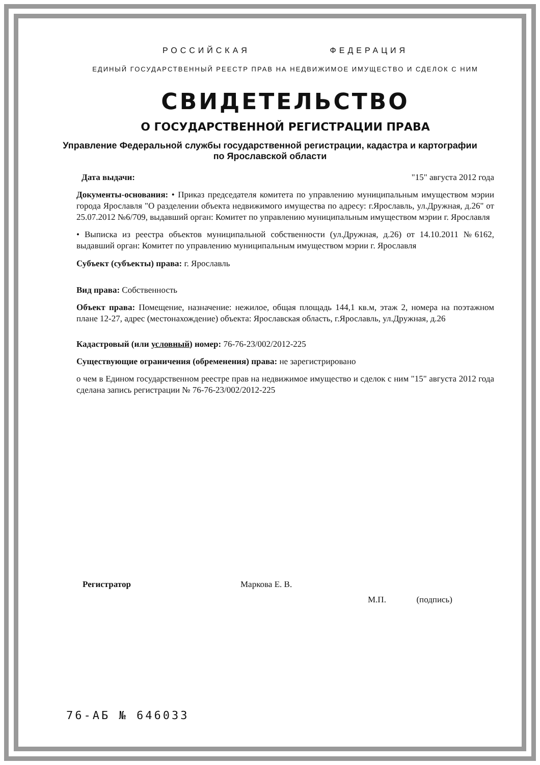РОССИЙСКАЯ ФЕДЕРАЦИЯ
ЕДИНЫЙ ГОСУДАРСТВЕННЫЙ РЕЕСТР ПРАВ НА НЕДВИЖИМОЕ ИМУЩЕСТВО И СДЕЛОК С НИМ
СВИДЕТЕЛЬСТВО
О ГОСУДАРСТВЕННОЙ РЕГИСТРАЦИИ ПРАВА
Управление Федеральной службы государственной регистрации, кадастра и картографии
по Ярославской области
Дата выдачи: "15" августа 2012 года
Документы-основания: • Приказ председателя комитета по управлению муниципальным имуществом мэрии города Ярославля "О разделении объекта недвижимого имущества по адресу: г.Ярославль, ул.Дружная, д.26" от 25.07.2012 №6/709, выдавший орган: Комитет по управлению муниципальным имуществом мэрии г. Ярославля
• Выписка из реестра объектов муниципальной собственности (ул.Дружная, д.26) от 14.10.2011 №6162, выдавший орган: Комитет по управлению муниципальным имуществом мэрии г. Ярославля
Субъект (субъекты) права: г. Ярославль
Вид права: Собственность
Объект права: Помещение, назначение: нежилое, общая площадь 144,1 кв.м, этаж 2, номера на поэтажном плане 12-27, адрес (местонахождение) объекта: Ярославская область, г.Ярославль, ул.Дружная, д.26
Кадастровый (или условный) номер: 76-76-23/002/2012-225
Существующие ограничения (обременения) права: не зарегистрировано
о чем в Едином государственном реестре прав на недвижимое имущество и сделок с ним "15" августа 2012 года сделана запись регистрации № 76-76-23/002/2012-225
Регистратор Маркова Е. В. М.П. (подпись)
76-АБ № 646033